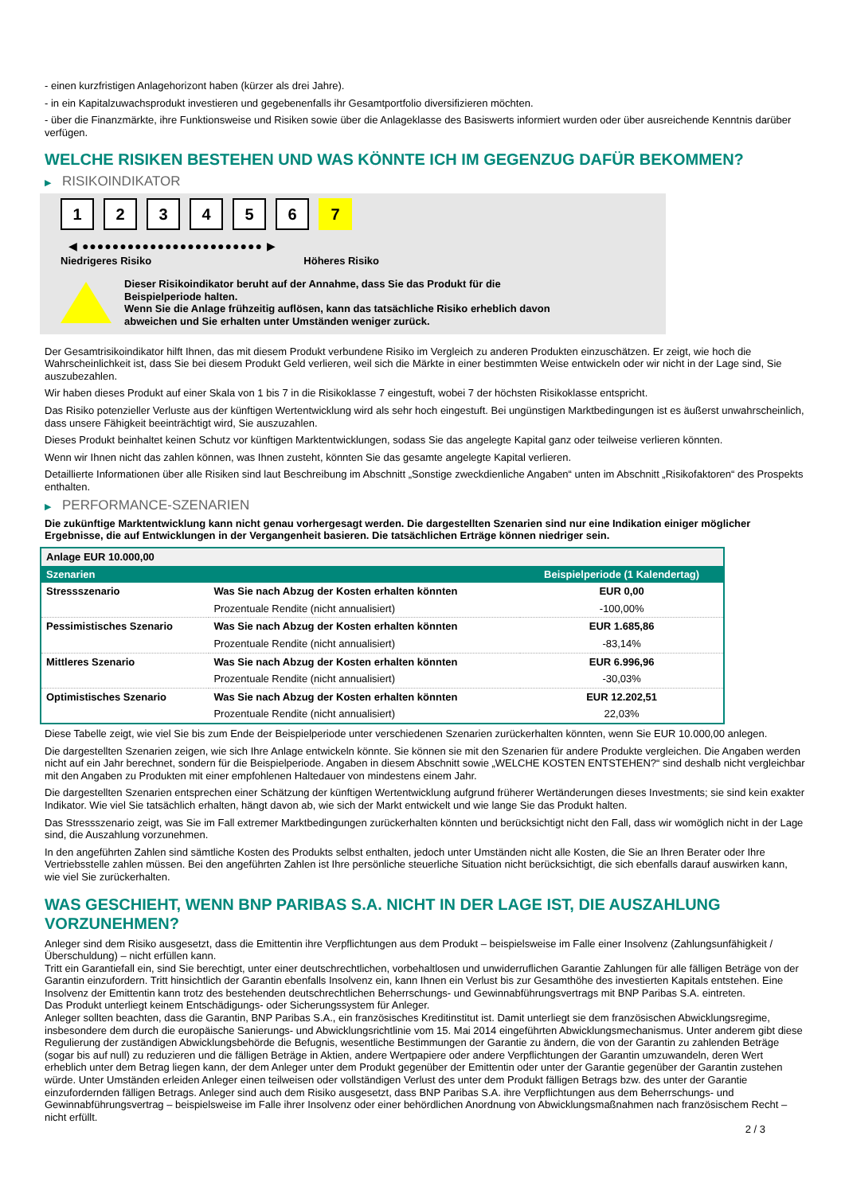- einen kurzfristigen Anlagehorizont haben (kürzer als drei Jahre).
- in ein Kapitalzuwachsprodukt investieren und gegebenenfalls ihr Gesamtportfolio diversifizieren möchten.
- über die Finanzmärkte, ihre Funktionsweise und Risiken sowie über die Anlageklasse des Basiswerts informiert wurden oder über ausreichende Kenntnis darüber verfügen.
WELCHE RISIKEN BESTEHEN UND WAS KÖNNTE ICH IM GEGENZUG DAFÜR BEKOMMEN?
▶ RISIKOINDIKATOR
1 2 3 4 5 6 7
◀ ●●●●●●●●●●●●●●●●●●●●●●●● ▶
Niedrigeres Risiko Höheres Risiko
Dieser Risikoindikator beruht auf der Annahme, dass Sie das Produkt für die
Beispielperiode halten.
Wenn Sie die Anlage frühzeitig auflösen, kann das tatsächliche Risiko erheblich davon
abweichen und Sie erhalten unter Umständen weniger zurück.
Der Gesamtrisikoindikator hilft Ihnen, das mit diesem Produkt verbundene Risiko im Vergleich zu anderen Produkten einzuschätzen. Er zeigt, wie hoch die Wahrscheinlichkeit ist, dass Sie bei diesem Produkt Geld verlieren, weil sich die Märkte in einer bestimmten Weise entwickeln oder wir nicht in der Lage sind, Sie auszubezahlen.
Wir haben dieses Produkt auf einer Skala von 1 bis 7 in die Risikoklasse 7 eingestuft, wobei 7 der höchsten Risikoklasse entspricht.
Das Risiko potenzieller Verluste aus der künftigen Wertentwicklung wird als sehr hoch eingestuft. Bei ungünstigen Marktbedingungen ist es äußerst unwahrscheinlich, dass unsere Fähigkeit beeinträchtigt wird, Sie auszuzahlen.
Dieses Produkt beinhaltet keinen Schutz vor künftigen Marktentwicklungen, sodass Sie das angelegte Kapital ganz oder teilweise verlieren könnten.
Wenn wir Ihnen nicht das zahlen können, was Ihnen zusteht, könnten Sie das gesamte angelegte Kapital verlieren.
Detaillierte Informationen über alle Risiken sind laut Beschreibung im Abschnitt „Sonstige zweckdienliche Angaben“ unten im Abschnitt „Risikofaktoren“ des Prospekts enthalten.
▶ PERFORMANCE-SZENARIEN
Die zukünftige Marktentwicklung kann nicht genau vorhergesagt werden. Die dargestellten Szenarien sind nur eine Indikation einiger möglicher Ergebnisse, die auf Entwicklungen in der Vergangenheit basieren. Die tatsächlichen Erträge können niedriger sein.
| Anlage EUR 10.000,00 | | |
| Szenarien | | Beispielperiode (1 Kalendertag) |
| Stressszenario | Was Sie nach Abzug der Kosten erhalten könnten | EUR 0,00 |
| | Prozentuale Rendite (nicht annualisiert) | -100,00% |
| Pessimistisches Szenario | Was Sie nach Abzug der Kosten erhalten könnten | EUR 1.685,86 |
| | Prozentuale Rendite (nicht annualisiert) | -83,14% |
| Mittleres Szenario | Was Sie nach Abzug der Kosten erhalten könnten | EUR 6.996,96 |
| | Prozentuale Rendite (nicht annualisiert) | -30,03% |
| Optimistisches Szenario | Was Sie nach Abzug der Kosten erhalten könnten | EUR 12.202,51 |
| | Prozentuale Rendite (nicht annualisiert) | 22,03% |
Diese Tabelle zeigt, wie viel Sie bis zum Ende der Beispielperiode unter verschiedenen Szenarien zurückerhalten könnten, wenn Sie EUR 10.000,00 anlegen.
Die dargestellten Szenarien zeigen, wie sich Ihre Anlage entwickeln könnte. Sie können sie mit den Szenarien für andere Produkte vergleichen. Die Angaben werden nicht auf ein Jahr berechnet, sondern für die Beispielperiode. Angaben in diesem Abschnitt sowie „WELCHE KOSTEN ENTSTEHEN?“ sind deshalb nicht vergleichbar mit den Angaben zu Produkten mit einer empfohlenen Haltedauer von mindestens einem Jahr.
Die dargestellten Szenarien entsprechen einer Schätzung der künftigen Wertentwicklung aufgrund früherer Wertänderungen dieses Investments; sie sind kein exakter Indikator. Wie viel Sie tatsächlich erhalten, hängt davon ab, wie sich der Markt entwickelt und wie lange Sie das Produkt halten.
Das Stressszenario zeigt, was Sie im Fall extremer Marktbedingungen zurückerhalten könnten und berücksichtigt nicht den Fall, dass wir womöglich nicht in der Lage sind, die Auszahlung vorzunehmen.
In den angeführten Zahlen sind sämtliche Kosten des Produkts selbst enthalten, jedoch unter Umständen nicht alle Kosten, die Sie an Ihren Berater oder Ihre Vertriebsstelle zahlen müssen. Bei den angeführten Zahlen ist Ihre persönliche steuerliche Situation nicht berücksichtigt, die sich ebenfalls darauf auswirken kann, wie viel Sie zurückerhalten.
WAS GESCHIEHT, WENN BNP PARIBAS S.A. NICHT IN DER LAGE IST, DIE AUSZAHLUNG VORZUNEHMEN?
Anleger sind dem Risiko ausgesetzt, dass die Emittentin ihre Verpflichtungen aus dem Produkt – beispielsweise im Falle einer Insolvenz (Zahlungsunfähigkeit / Überschuldung) – nicht erfüllen kann.
Tritt ein Garantiefall ein, sind Sie berechtigt, unter einer deutschrechtlichen, vorbehaltlosen und unwiderruflichen Garantie Zahlungen für alle fälligen Beträge von der Garantin einzufordern. Tritt hinsichtlich der Garantin ebenfalls Insolvenz ein, kann Ihnen ein Verlust bis zur Gesamthöhe des investierten Kapitals entstehen. Eine Insolvenz der Emittentin kann trotz des bestehenden deutschrechtlichen Beherrschungs- und Gewinnabführungsvertrags mit BNP Paribas S.A. eintreten.
Das Produkt unterliegt keinem Entschädigungs- oder Sicherungssystem für Anleger.
Anleger sollten beachten, dass die Garantin, BNP Paribas S.A., ein französisches Kreditinstitut ist. Damit unterliegt sie dem französischen Abwicklungsregime, insbesondere dem durch die europäische Sanierungs- und Abwicklungsrichtlinie vom 15. Mai 2014 eingeführten Abwicklungsmechanismus. Unter anderem gibt diese Regulierung der zuständigen Abwicklungsbehörde die Befugnis, wesentliche Bestimmungen der Garantie zu ändern, die von der Garantin zu zahlenden Beträge (sogar bis auf null) zu reduzieren und die fälligen Beträge in Aktien, andere Wertpapiere oder andere Verpflichtungen der Garantin umzuwandeln, deren Wert erheblich unter dem Betrag liegen kann, der dem Anleger unter dem Produkt gegenüber der Emittentin oder unter der Garantie gegenüber der Garantin zustehen würde. Unter Umständen erleiden Anleger einen teilweisen oder vollständigen Verlust des unter dem Produkt fälligen Betrags bzw. des unter der Garantie einzufordernden fälligen Betrags. Anleger sind auch dem Risiko ausgesetzt, dass BNP Paribas S.A. ihre Verpflichtungen aus dem Beherrschungs- und Gewinnabführungsvertrag – beispielsweise im Falle ihrer Insolvenz oder einer behördlichen Anordnung von Abwicklungsmaßnahmen nach französischem Recht – nicht erfüllt.
2 / 3